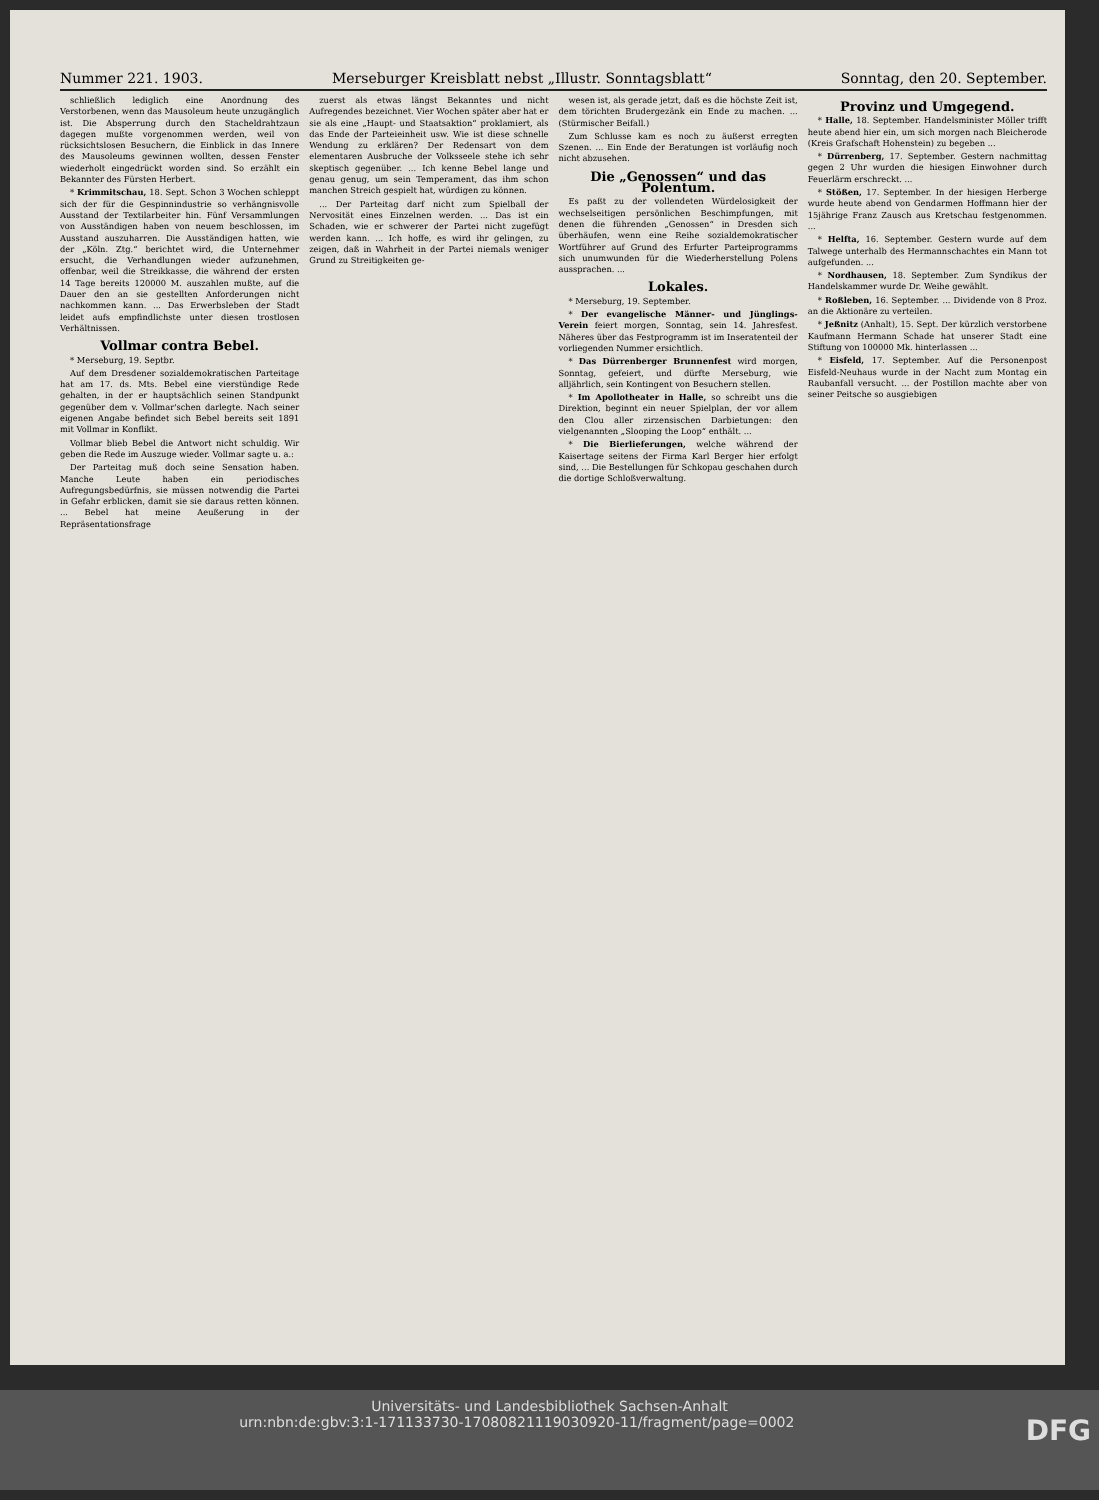Nummer 221. 1903. Merseburger Kreisblatt nebst „Illustr. Sonntagsblatt“Sonntag, den 20. September.
schließlich lediglich eine Anordnung des Verstorbenen, wenn das Mausoleum heute unzugänglich ist. Die Absperrung durch den Stacheldrahtzaun dagegen mußte vorgenommen werden, weil von rücksichtslosen Besuchern, die Einblick in das Innere des Mausoleums gewinnen wollten, dessen Fenster wiederholt eingedrückt worden sind. So erzählt ein Bekannter des Fürsten Herbert.
* Krimmitschau, 18. Sept. Schon 3 Wochen schleppt sich der für die Gespinnindustrie so verhängnisvolle Ausstand der Textilarbeiter hin. Fünf Versammlungen von Ausständigen haben von neuem beschlossen, im Ausstand auszuharren. Die Ausständigen hatten, wie der „Köln. Ztg.“ berichtet wird, die Unternehmer ersucht, die Verhandlungen wieder aufzunehmen, offenbar, weil die Streikkasse, die während der ersten 14 Tage bereits 120000 M. auszahlen mußte, auf die Dauer den an sie gestellten Anforderungen nicht nachkommen kann. ... Das Erwerbsleben der Stadt leidet aufs empfindlichste unter diesen trostlosen Verhältnissen.
Vollmar contra Bebel.
* Merseburg, 19. Septbr.
Auf dem Dresdener sozialdemokratischen Parteitage hat am 17. ds. Mts. Bebel eine vierstündige Rede gehalten, in der er hauptsächlich seinen Standpunkt gegenüber dem v. Vollmar'schen darlegte. Nach seiner eigenen Angabe befindet sich Bebel bereits seit 1891 mit Vollmar in Konflikt.
Vollmar blieb Bebel die Antwort nicht schuldig. Wir geben die Rede im Auszuge wieder. Vollmar sagte u. a.:
Der Parteitag muß doch seine Sensation haben. Manche Leute haben ein periodisches Aufregungsbedürfnis, sie müssen notwendig die Partei in Gefahr erblicken, damit sie sie daraus retten können. ... Bebel hat meine Aeußerung in der Repräsentationsfrage
zuerst als etwas längst Bekanntes und nicht Aufregendes bezeichnet. Vier Wochen später aber hat er sie als eine „Haupt- und Staatsaktion“ proklamiert, als das Ende der Parteieinheit usw. Wie ist diese schnelle Wendung zu erklären? Der Redensart von dem elementaren Ausbruche der Volksseele stehe ich sehr skeptisch gegenüber. ... Ich kenne Bebel lange und genau genug, um sein Temperament, das ihm schon manchen Streich gespielt hat, würdigen zu können.
... Der Parteitag darf nicht zum Spielball der Nervosität eines Einzelnen werden. ... Das ist ein Schaden, wie er schwerer der Partei nicht zugefügt werden kann. ... Ich hoffe, es wird ihr gelingen, zu zeigen, daß in Wahrheit in der Partei niemals weniger Grund zu Streitigkeiten ge-
wesen ist, als gerade jetzt, daß es die höchste Zeit ist, dem törichten Brudergezänk ein Ende zu machen. ... (Stürmischer Beifall.)
Zum Schlusse kam es noch zu äußerst erregten Szenen. ... Ein Ende der Beratungen ist vorläufig noch nicht abzusehen.
Die „Genossen“ und das Polentum.
Es paßt zu der vollendeten Würdelosigkeit der wechselseitigen persönlichen Beschimpfungen, mit denen die führenden „Genossen“ in Dresden sich überhäufen, wenn eine Reihe sozialdemokratischer Wortführer auf Grund des Erfurter Parteiprogramms sich unumwunden für die Wiederherstellung Polens aussprachen. ...
Lokales.
* Merseburg, 19. September.
* Der evangelische Männer- und Jünglings-Verein feiert morgen, Sonntag, sein 14. Jahresfest. Näheres über das Festprogramm ist im Inseratenteil der vorliegenden Nummer ersichtlich.
* Das Dürrenberger Brunnenfest wird morgen, Sonntag, gefeiert, und dürfte Merseburg, wie alljährlich, sein Kontingent von Besuchern stellen.
* Im Apollotheater in Halle, so schreibt uns die Direktion, beginnt ein neuer Spielplan, der vor allem den Clou aller zirzensischen Darbietungen: den vielgenannten „Slooping the Loop“ enthält. ...
* Die Bierlieferungen, welche während der Kaisertage seitens der Firma Karl Berger hier erfolgt sind, ... Die Bestellungen für Schkopau geschahen durch die dortige Schloßverwaltung.
Provinz und Umgegend.
* Halle, 18. September. Handelsminister Möller trifft heute abend hier ein, um sich morgen nach Bleicherode (Kreis Grafschaft Hohenstein) zu begeben ...
* Dürrenberg, 17. September. Gestern nachmittag gegen 2 Uhr wurden die hiesigen Einwohner durch Feuerlärm erschreckt. ...
* Stößen, 17. September. In der hiesigen Herberge wurde heute abend von Gendarmen Hoffmann hier der 15jährige Franz Zausch aus Kretschau festgenommen. ...
* Helfta, 16. September. Gestern wurde auf dem Talwege unterhalb des Hermannschachtes ein Mann tot aufgefunden. ...
* Nordhausen, 18. September. Zum Syndikus der Handelskammer wurde Dr. Weihe gewählt.
* Roßleben, 16. September. ... Dividende von 8 Proz. an die Aktionäre zu verteilen.
* Jeßnitz (Anhalt), 15. Sept. Der kürzlich verstorbene Kaufmann Hermann Schade hat unserer Stadt eine Stiftung von 100000 Mk. hinterlassen ...
* Eisfeld, 17. September. Auf die Personenpost Eisfeld-Neuhaus wurde in der Nacht zum Montag ein Raubanfall versucht. ... der Postillon machte aber von seiner Peitsche so ausgiebigen
Universitäts- und Landesbibliothek Sachsen-Anhalt
urn:nbn:de:gbv:3:1-171133730-17080821119030920-11/fragment/page=0002 DFG